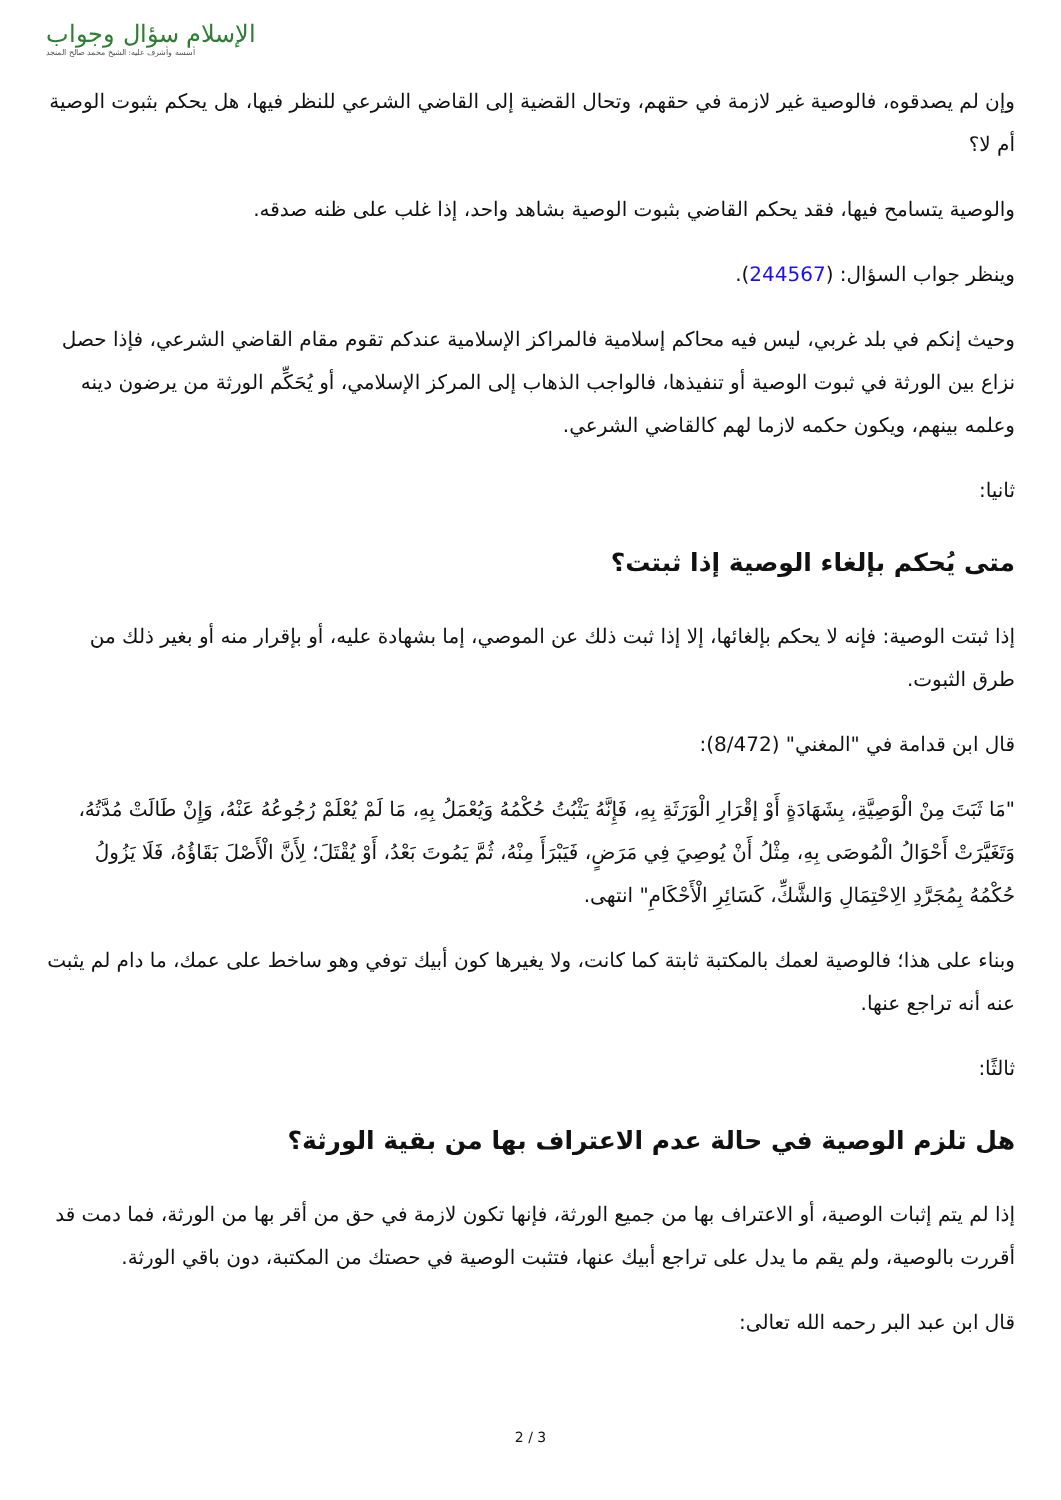الإسلام سؤال وجواب
أسسه وأشرف عليه: الشيخ محمد صالح المنجد
وإن لم يصدقوه، فالوصية غير لازمة في حقهم، وتحال القضية إلى القاضي الشرعي للنظر فيها، هل يحكم بثبوت الوصية أم لا؟
والوصية يتسامح فيها، فقد يحكم القاضي بثبوت الوصية بشاهد واحد، إذا غلب على ظنه صدقه.
وينظر جواب السؤال: (244567).
وحيث إنكم في بلد غربي، ليس فيه محاكم إسلامية فالمراكز الإسلامية عندكم تقوم مقام القاضي الشرعي، فإذا حصل نزاع بين الورثة في ثبوت الوصية أو تنفيذها، فالواجب الذهاب إلى المركز الإسلامي، أو يُحَكِّم الورثة من يرضون دينه وعلمه بينهم، ويكون حكمه لازما لهم كالقاضي الشرعي.
ثانيا:
متى يُحكم بإلغاء الوصية إذا ثبتت؟
إذا ثبتت الوصية: فإنه لا يحكم بإلغائها، إلا إذا ثبت ذلك عن الموصي، إما بشهادة عليه، أو بإقرار منه أو بغير ذلك من طرق الثبوت.
قال ابن قدامة في "المغني" (8/472):
"مَا ثَبَتَ مِنْ الْوَصِيَّةِ، بِشَهَادَةٍ أَوْ إقْرَارِ الْوَرَثَةِ بِهِ، فَإِنَّهُ يَثْبُتُ حُكْمُهُ وَيُعْمَلُ بِهِ، مَا لَمْ يُعْلَمْ رُجُوعُهُ عَنْهُ، وَإِنْ طَالَتْ مُدَّتُهُ، وَتَغَيَّرَتْ أَحْوَالُ الْمُوصَى بِهِ، مِثْلُ أَنْ يُوصِيَ فِي مَرَضٍ، فَيَبْرَأَ مِنْهُ، ثُمَّ يَمُوتَ بَعْدُ، أَوْ يُقْتَلَ؛ لِأَنَّ الْأَصْلَ بَقَاؤُهُ، فَلَا يَزُولُ حُكْمُهُ بِمُجَرَّدِ الِاحْتِمَالِ وَالشَّكِّ، كَسَائِرِ الْأَحْكَامِ" انتهى.
وبناء على هذا؛ فالوصية لعمك بالمكتبة ثابتة كما كانت، ولا يغيرها كون أبيك توفي وهو ساخط على عمك، ما دام لم يثبت عنه أنه تراجع عنها.
ثالثًا:
هل تلزم الوصية في حالة عدم الاعتراف بها من بقية الورثة؟
إذا لم يتم إثبات الوصية، أو الاعتراف بها من جميع الورثة، فإنها تكون لازمة في حق من أقر بها من الورثة، فما دمت قد أقررت بالوصية، ولم يقم ما يدل على تراجع أبيك عنها، فتثبت الوصية في حصتك من المكتبة، دون باقي الورثة.
قال ابن عبد البر رحمه الله تعالى:
3 / 2